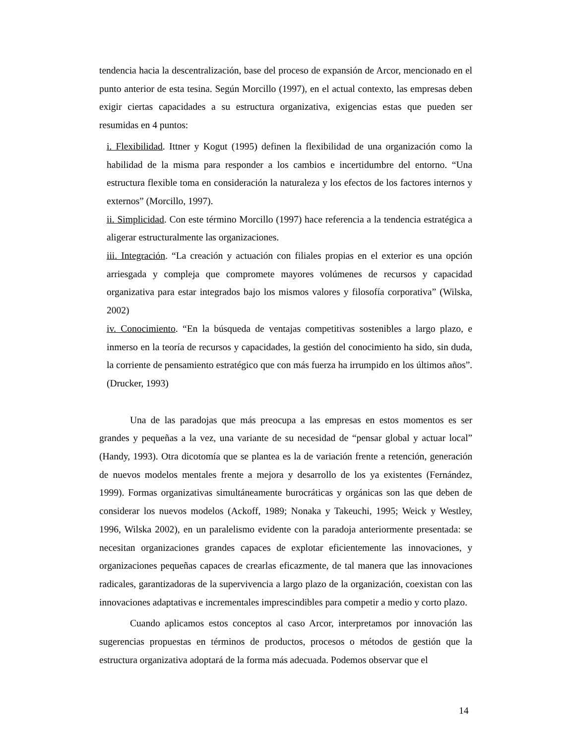tendencia hacia la descentralización, base del proceso de expansión de Arcor, mencionado en el punto anterior de esta tesina. Según Morcillo (1997), en el actual contexto, las empresas deben exigir ciertas capacidades a su estructura organizativa, exigencias estas que pueden ser resumidas en 4 puntos:
i. Flexibilidad. Ittner y Kogut (1995) definen la flexibilidad de una organización como la habilidad de la misma para responder a los cambios e incertidumbre del entorno. “Una estructura flexible toma en consideración la naturaleza y los efectos de los factores internos y externos” (Morcillo, 1997).
ii. Simplicidad. Con este término Morcillo (1997) hace referencia a la tendencia estratégica a aligerar estructuralmente las organizaciones.
iii. Integración. “La creación y actuación con filiales propias en el exterior es una opción arriesgada y compleja que compromete mayores volúmenes de recursos y capacidad organizativa para estar integrados bajo los mismos valores y filosofía corporativa” (Wilska, 2002)
iv. Conocimiento. “En la búsqueda de ventajas competitivas sostenibles a largo plazo, e inmerso en la teoría de recursos y capacidades, la gestión del conocimiento ha sido, sin duda, la corriente de pensamiento estratégico que con más fuerza ha irrumpido en los últimos años”. (Drucker, 1993)
Una de las paradojas que más preocupa a las empresas en estos momentos es ser grandes y pequeñas a la vez, una variante de su necesidad de “pensar global y actuar local” (Handy, 1993). Otra dicotomía que se plantea es la de variación frente a retención, generación de nuevos modelos mentales frente a mejora y desarrollo de los ya existentes (Fernández, 1999). Formas organizativas simultáneamente burocráticas y orgánicas son las que deben de considerar los nuevos modelos (Ackoff, 1989; Nonaka y Takeuchi, 1995; Weick y Westley, 1996, Wilska 2002), en un paralelismo evidente con la paradoja anteriormente presentada: se necesitan organizaciones grandes capaces de explotar eficientemente las innovaciones, y organizaciones pequeñas capaces de crearlas eficazmente, de tal manera que las innovaciones radicales, garantizadoras de la supervivencia a largo plazo de la organización, coexistan con las innovaciones adaptativas e incrementales imprescindibles para competir a medio y corto plazo.
Cuando aplicamos estos conceptos al caso Arcor, interpretamos por innovación las sugerencias propuestas en términos de productos, procesos o métodos de gestión que la estructura organizativa adoptará de la forma más adecuada. Podemos observar que el
14